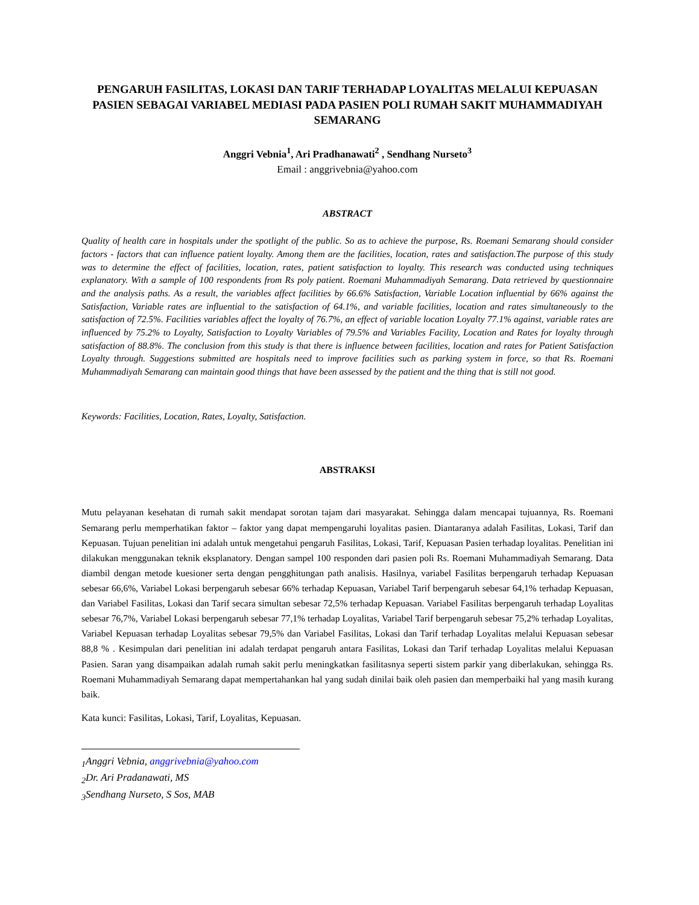PENGARUH FASILITAS, LOKASI DAN TARIF TERHADAP LOYALITAS MELALUI KEPUASAN PASIEN SEBAGAI VARIABEL MEDIASI PADA PASIEN POLI RUMAH SAKIT MUHAMMADIYAH SEMARANG
Anggri Vebnia<sup>1</sup>, Ari Pradhanawati<sup>2</sup> , Sendhang Nurseto<sup>3</sup>
Email : anggrivebnia@yahoo.com
ABSTRACT
Quality of health care in hospitals under the spotlight of the public. So as to achieve the purpose, Rs. Roemani Semarang should consider factors - factors that can influence patient loyalty. Among them are the facilities, location, rates and satisfaction.The purpose of this study was to determine the effect of facilities, location, rates, patient satisfaction to loyalty. This research was conducted using techniques explanatory. With a sample of 100 respondents from Rs poly patient. Roemani Muhammadiyah Semarang. Data retrieved by questionnaire and the analysis paths. As a result, the variables affect facilities by 66.6% Satisfaction, Variable Location influential by 66% against the Satisfaction, Variable rates are influential to the satisfaction of 64.1%, and variable facilities, location and rates simultaneously to the satisfaction of 72.5%. Facilities variables affect the loyalty of 76.7%, an effect of variable location Loyalty 77.1% against, variable rates are influenced by 75.2% to Loyalty, Satisfaction to Loyalty Variables of 79.5% and Variables Facility, Location and Rates for loyalty through satisfaction of 88.8%. The conclusion from this study is that there is influence between facilities, location and rates for Patient Satisfaction Loyalty through. Suggestions submitted are hospitals need to improve facilities such as parking system in force, so that Rs. Roemani Muhammadiyah Semarang can maintain good things that have been assessed by the patient and the thing that is still not good.
Keywords: Facilities, Location, Rates, Loyalty, Satisfaction.
ABSTRAKSI
Mutu pelayanan kesehatan di rumah sakit mendapat sorotan tajam dari masyarakat. Sehingga dalam mencapai tujuannya, Rs. Roemani Semarang perlu memperhatikan faktor – faktor yang dapat mempengaruhi loyalitas pasien. Diantaranya adalah Fasilitas, Lokasi, Tarif dan Kepuasan. Tujuan penelitian ini adalah untuk mengetahui pengaruh Fasilitas, Lokasi, Tarif, Kepuasan Pasien terhadap loyalitas. Penelitian ini dilakukan menggunakan teknik eksplanatory. Dengan sampel 100 responden dari pasien poli Rs. Roemani Muhammadiyah Semarang. Data diambil dengan metode kuesioner serta dengan pengghitungan path analisis. Hasilnya, variabel Fasilitas berpengaruh terhadap Kepuasan sebesar 66,6%, Variabel Lokasi berpengaruh sebesar 66% terhadap Kepuasan, Variabel Tarif berpengaruh sebesar 64,1% terhadap Kepuasan, dan Variabel Fasilitas, Lokasi dan Tarif secara simultan sebesar 72,5% terhadap Kepuasan. Variabel Fasilitas berpengaruh terhadap Loyalitas sebesar 76,7%, Variabel Lokasi berpengaruh sebesar 77,1% terhadap Loyalitas, Variabel Tarif berpengaruh sebesar 75,2% terhadap Loyalitas, Variabel Kepuasan terhadap Loyalitas sebesar 79,5% dan Variabel Fasilitas, Lokasi dan Tarif terhadap Loyalitas melalui Kepuasan sebesar 88,8 % . Kesimpulan dari penelitian ini adalah terdapat pengaruh antara Fasilitas, Lokasi dan Tarif terhadap Loyalitas melalui Kepuasan Pasien. Saran yang disampaikan adalah rumah sakit perlu meningkatkan fasilitasnya seperti sistem parkir yang diberlakukan, sehingga Rs. Roemani Muhammadiyah Semarang dapat mempertahankan hal yang sudah dinilai baik oleh pasien dan memperbaiki hal yang masih kurang baik.
Kata kunci: Fasilitas, Lokasi, Tarif, Loyalitas, Kepuasan.
<sub>1</sub>Anggri Vebnia, anggrivebnia@yahoo.com
<sub>2</sub>Dr. Ari Pradanawati, MS
<sub>3</sub>Sendhang Nurseto, S Sos, MAB